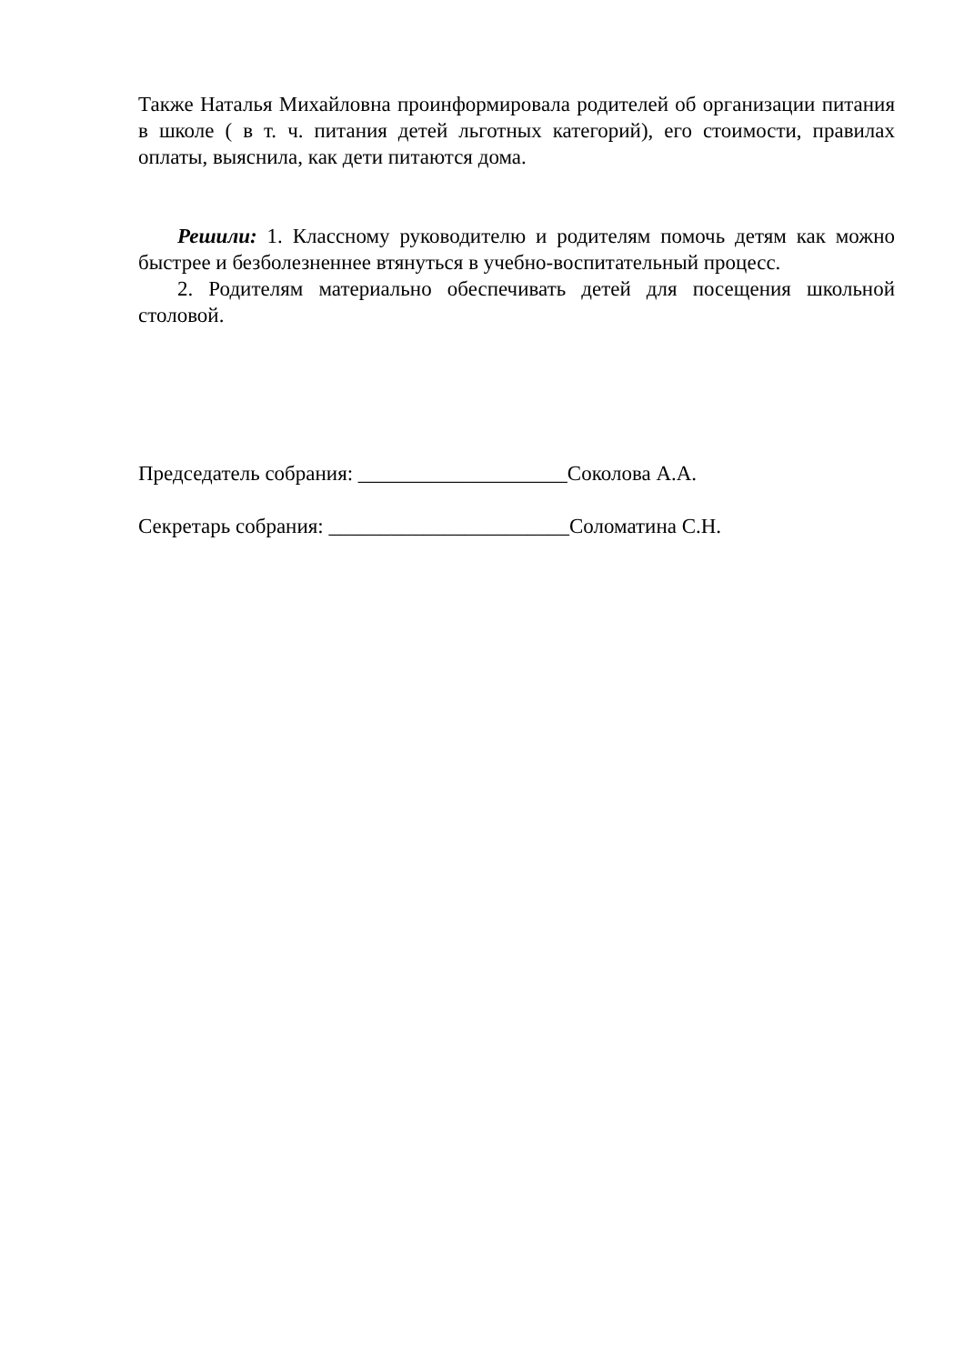Также Наталья Михайловна проинформировала родителей об организации питания в школе ( в т. ч. питания детей льготных категорий), его стоимости, правилах оплаты, выяснила, как дети питаются дома.
Решили: 1. Классному руководителю и родителям помочь детям как можно быстрее и безболезненнее втянуться в учебно-воспитательный процесс.
2. Родителям материально обеспечивать детей для посещения школьной столовой.
Председатель собрания: ____________________Соколова А.А.
Секретарь собрания: _______________________Соломатина С.Н.